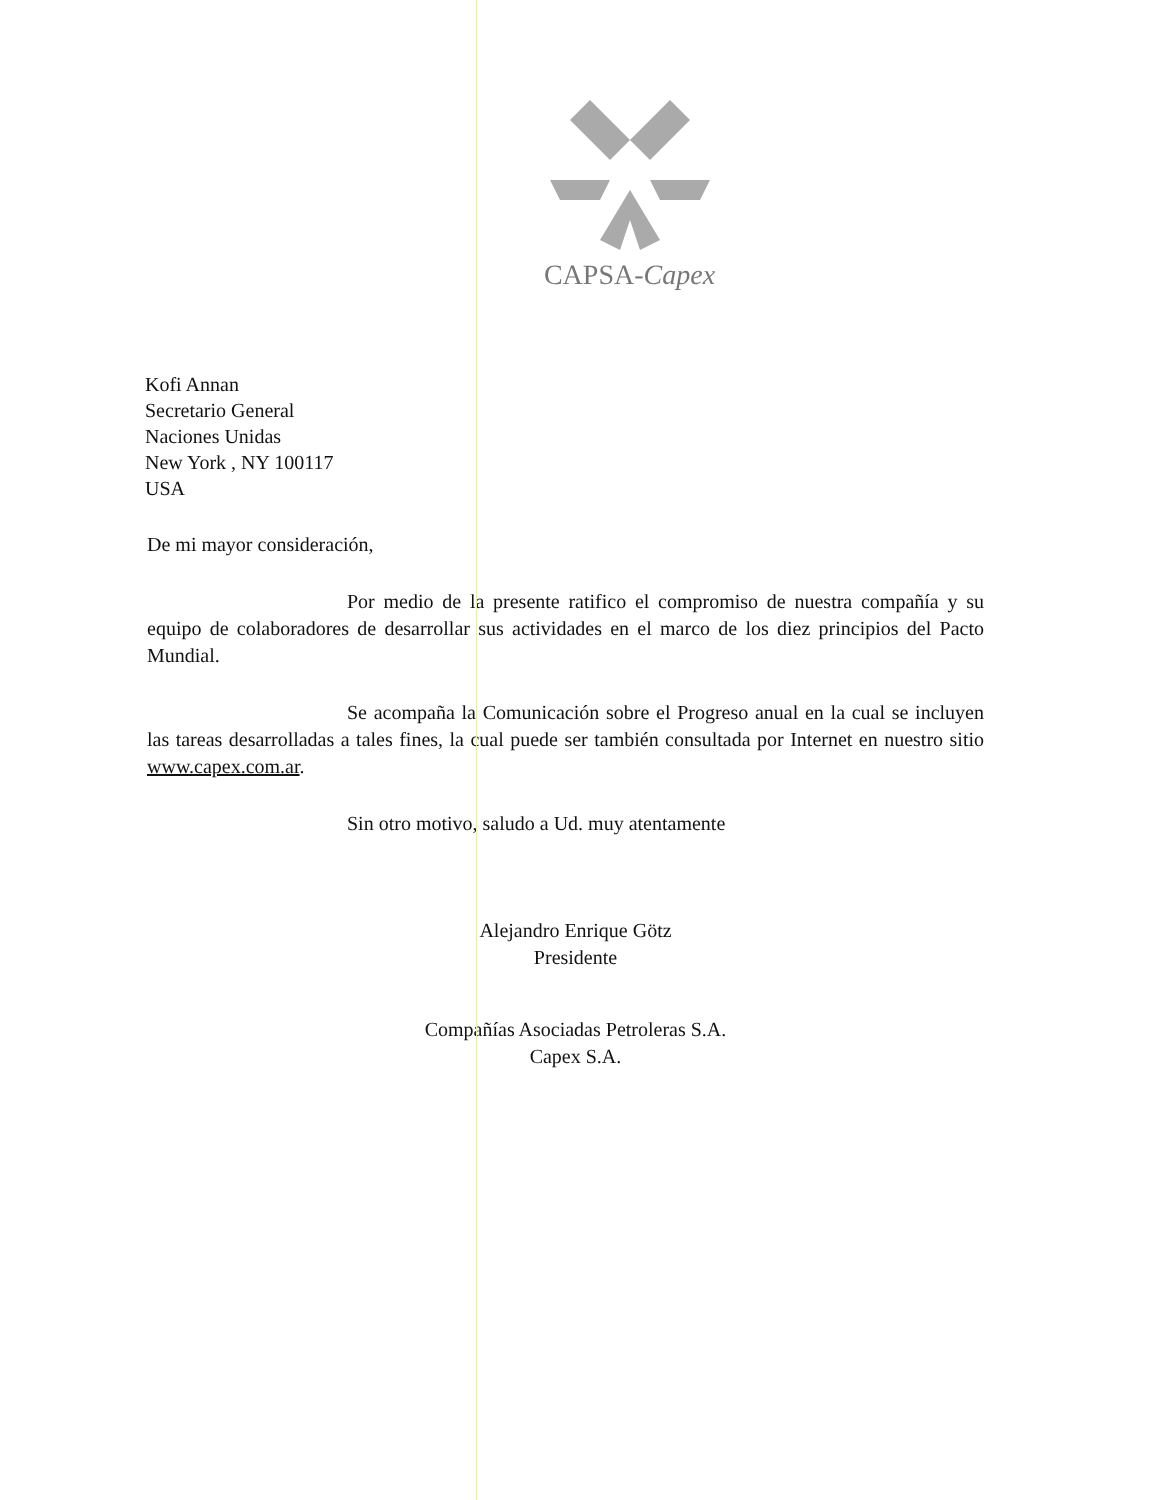CAPSA-Capex
Kofi Annan
Secretario General
Naciones Unidas
New York , NY 100117
USA
De mi mayor consideración,
Por medio de la presente ratifico el compromiso de nuestra compañía y su equipo de colaboradores de desarrollar sus actividades en el marco de los diez principios del Pacto Mundial.
Se acompaña la Comunicación sobre el Progreso anual en la cual se incluyen las tareas desarrolladas a tales fines, la cual puede ser también consultada por Internet en nuestro sitio www.capex.com.ar.
Sin otro motivo, saludo a Ud. muy atentamente
Alejandro Enrique Götz
Presidente
Compañías Asociadas Petroleras S.A.
Capex S.A.